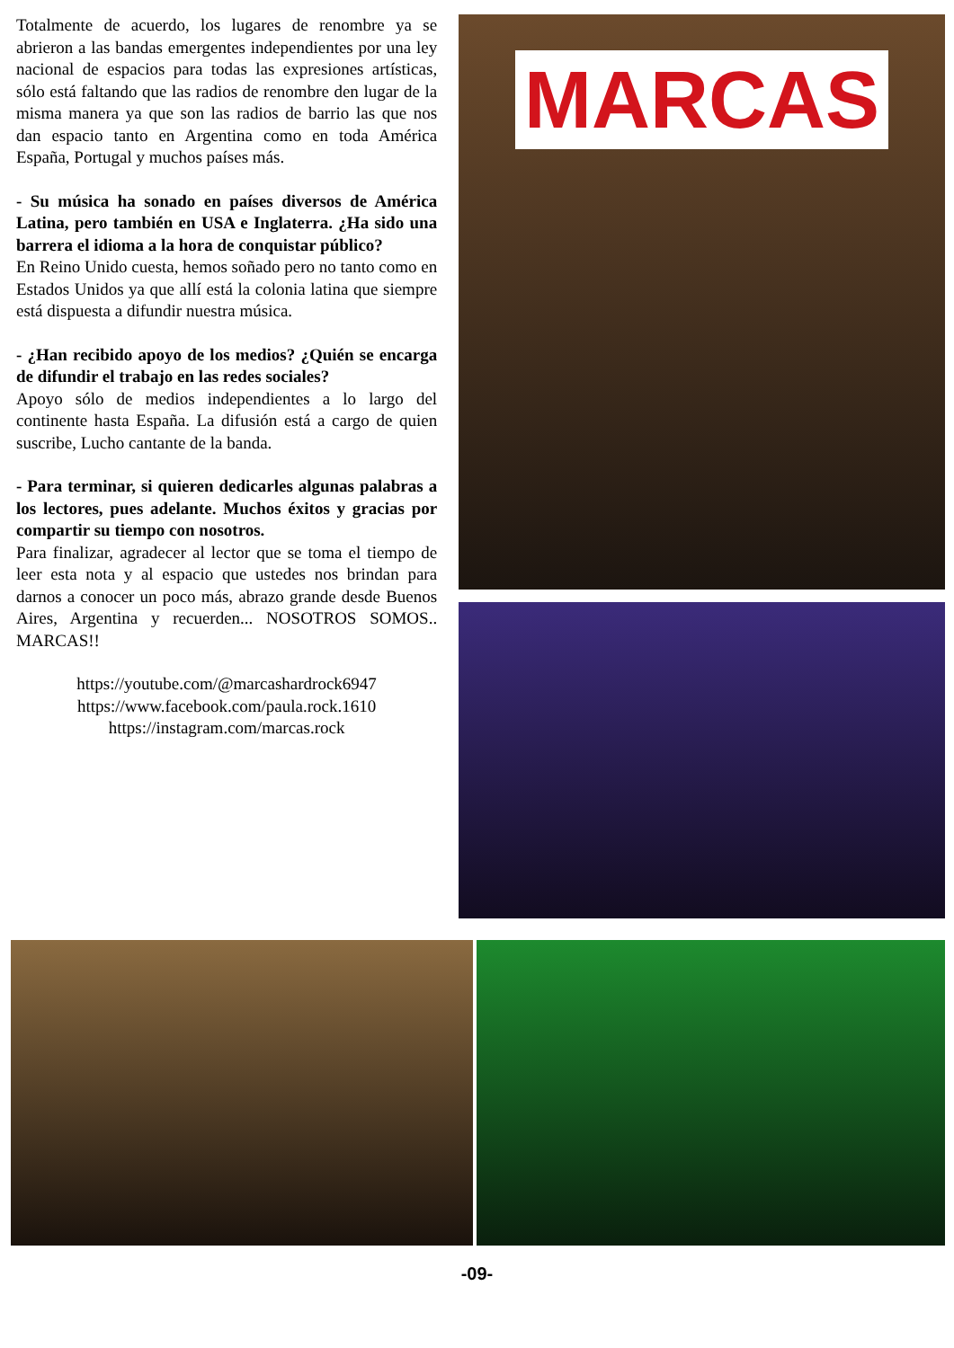Totalmente de acuerdo, los lugares de renombre ya se abrieron a las bandas emergentes independientes por una ley nacional de espacios para todas las expresiones artísticas, sólo está faltando que las radios de renombre den lugar de la misma manera ya que son las radios de barrio las que nos dan espacio tanto en Argentina como en toda América España, Portugal y muchos países más.
- Su música ha sonado en países diversos de América Latina, pero también en USA e Inglaterra. ¿Ha sido una barrera el idioma a la hora de conquistar público?
En Reino Unido cuesta, hemos soñado pero no tanto como en Estados Unidos ya que allí está la colonia latina que siempre está dispuesta a difundir nuestra música.
- ¿Han recibido apoyo de los medios? ¿Quién se encarga de difundir el trabajo en las redes sociales?
Apoyo sólo de medios independientes a lo largo del continente hasta España. La difusión está a cargo de quien suscribe, Lucho cantante de la banda.
- Para terminar, si quieren dedicarles algunas palabras a los lectores, pues adelante. Muchos éxitos y gracias por compartir su tiempo con nosotros.
Para finalizar, agradecer al lector que se toma el tiempo de leer esta nota y al espacio que ustedes nos brindan para darnos a conocer un poco más, abrazo grande desde Buenos Aires, Argentina y recuerden... NOSOTROS SOMOS.. MARCAS!!
https://youtube.com/@marcashardrock6947
https://www.facebook.com/paula.rock.1610
https://instagram.com/marcas.rock
MARCAS
-09-